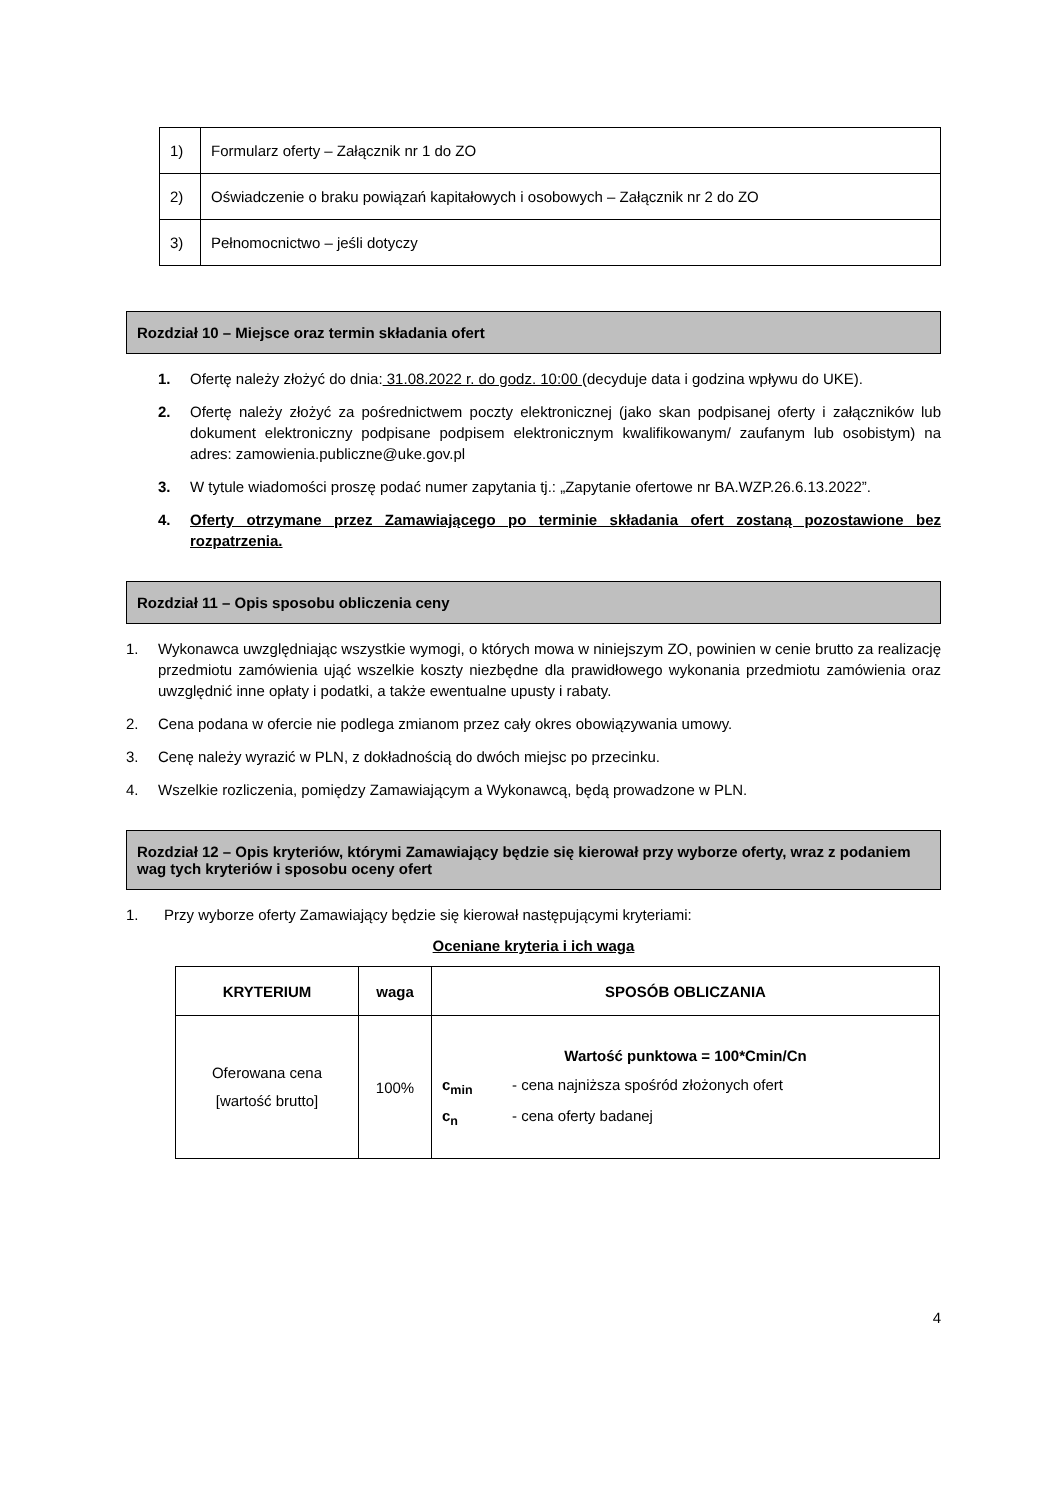| 1) | Formularz oferty – Załącznik nr 1 do ZO |
| 2) | Oświadczenie o braku powiązań kapitałowych i osobowych – Załącznik nr 2 do ZO |
| 3) | Pełnomocnictwo – jeśli dotyczy |
Rozdział 10 – Miejsce oraz termin składania ofert
1. Ofertę należy złożyć do dnia: 31.08.2022 r. do godz. 10:00 (decyduje data i godzina wpływu do UKE).
2. Ofertę należy złożyć za pośrednictwem poczty elektronicznej (jako skan podpisanej oferty i załączników lub dokument elektroniczny podpisane podpisem elektronicznym kwalifikowanym/ zaufanym lub osobistym) na adres: zamowienia.publiczne@uke.gov.pl
3. W tytule wiadomości proszę podać numer zapytania tj.: „Zapytanie ofertowe nr BA.WZP.26.6.13.2022”.
4. Oferty otrzymane przez Zamawiającego po terminie składania ofert zostaną pozostawione bez rozpatrzenia.
Rozdział 11 – Opis sposobu obliczenia ceny
1. Wykonawca uwzględniając wszystkie wymogi, o których mowa w niniejszym ZO, powinien w cenie brutto za realizację przedmiotu zamówienia ująć wszelkie koszty niezbędne dla prawidłowego wykonania przedmiotu zamówienia oraz uwzględnić inne opłaty i podatki, a także ewentualne upusty i rabaty.
2. Cena podana w ofercie nie podlega zmianom przez cały okres obowiązywania umowy.
3. Cenę należy wyrazić w PLN, z dokładnością do dwóch miejsc po przecinku.
4. Wszelkie rozliczenia, pomiędzy Zamawiającym a Wykonawcą, będą prowadzone w PLN.
Rozdział 12 – Opis kryteriów, którymi Zamawiający będzie się kierował przy wyborze oferty, wraz z podaniem wag tych kryteriów i sposobu oceny ofert
1. Przy wyborze oferty Zamawiający będzie się kierował następującymi kryteriami:
Oceniane kryteria i ich waga
| KRYTERIUM | waga | SPOSÓB OBLICZANIA |
| --- | --- | --- |
| Oferowana cena [wartość brutto] | 100% | Wartość punktowa = 100*Cmin/Cn c<sub>min</sub> - cena najniższa spośród złożonych ofert c<sub>n</sub> - cena oferty badanej |
4